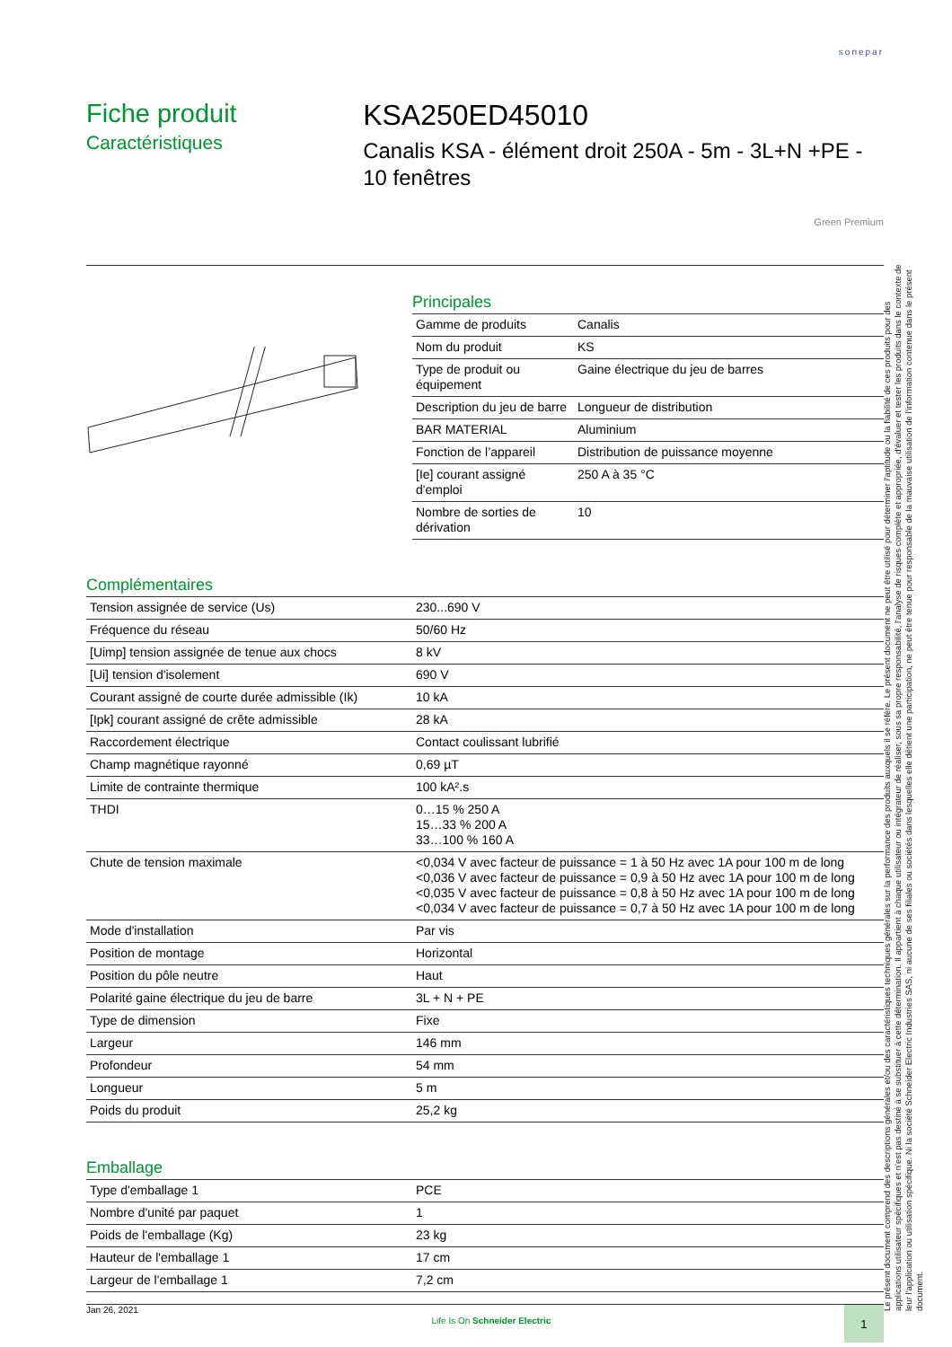sonepar
Fiche produit
Caractéristiques
KSA250ED45010
Canalis KSA - élément droit 250A - 5m - 3L+N +PE - 10 fenêtres
Green Premium
Principales
| Gamme de produits | Canalis |
| Nom du produit | KS |
| Type de produit ou équipement | Gaine électrique du jeu de barres |
| Description du jeu de barre | Longueur de distribution |
| BAR MATERIAL | Aluminium |
| Fonction de l’appareil | Distribution de puissance moyenne |
| [Ie] courant assigné d'emploi | 250 A à 35 °C |
| Nombre de sorties de dérivation | 10 |
Complémentaires
| Tension assignée de service (Us) | 230...690 V |
| Fréquence du réseau | 50/60 Hz |
| [Uimp] tension assignée de tenue aux chocs | 8 kV |
| [Ui] tension d'isolement | 690 V |
| Courant assigné de courte durée admissible (Ik) | 10 kA |
| [Ipk] courant assigné de crête admissible | 28 kA |
| Raccordement électrique | Contact coulissant lubrifié |
| Champ magnétique rayonné | 0,69 µT |
| Limite de contrainte thermique | 100 kA².s |
| THDI | 0…15 % 250 A 15…33 % 200 A 33…100 % 160 A |
| Chute de tension maximale | <0,034 V avec facteur de puissance = 1 à 50 Hz avec 1A pour 100 m de long <0,036 V avec facteur de puissance = 0,9 à 50 Hz avec 1A pour 100 m de long <0,035 V avec facteur de puissance = 0,8 à 50 Hz avec 1A pour 100 m de long <0,034 V avec facteur de puissance = 0,7 à 50 Hz avec 1A pour 100 m de long |
| Mode d'installation | Par vis |
| Position de montage | Horizontal |
| Position du pôle neutre | Haut |
| Polarité gaine électrique du jeu de barre | 3L + N + PE |
| Type de dimension | Fixe |
| Largeur | 146 mm |
| Profondeur | 54 mm |
| Longueur | 5 m |
| Poids du produit | 25,2 kg |
Emballage
| Type d'emballage 1 | PCE |
| Nombre d'unité par paquet | 1 |
| Poids de l'emballage (Kg) | 23 kg |
| Hauteur de l'emballage 1 | 17 cm |
| Largeur de l'emballage 1 | 7,2 cm |
Le présent document comprend des descriptions générales et/ou des caractéristiques techniques générales sur la performance des produits auxquels il se réfère. Le présent document ne peut être utilisé pour déterminer l'aptitude ou la fiabilité de ces produits pour des applications utilisateur spécifiques et n'est pas destiné à se substituer à cette détermination. Il appartient à chaque utilisateur ou intégrateur de réaliser, sous sa propre responsabilité, l'analyse de risques complète et appropriée, d'évaluer et tester les produits dans le contexte de leur l'application ou utilisation spécifique. Ni la société Schneider Electric Industries SAS, ni aucune de ses filiales ou sociétés dans lesquelles elle détient une participation, ne peut être tenue pour responsable de la mauvaise utilisation de l'information contenue dans le présent document.
Jan 26, 2021 Life Is On Schneider Electric 1